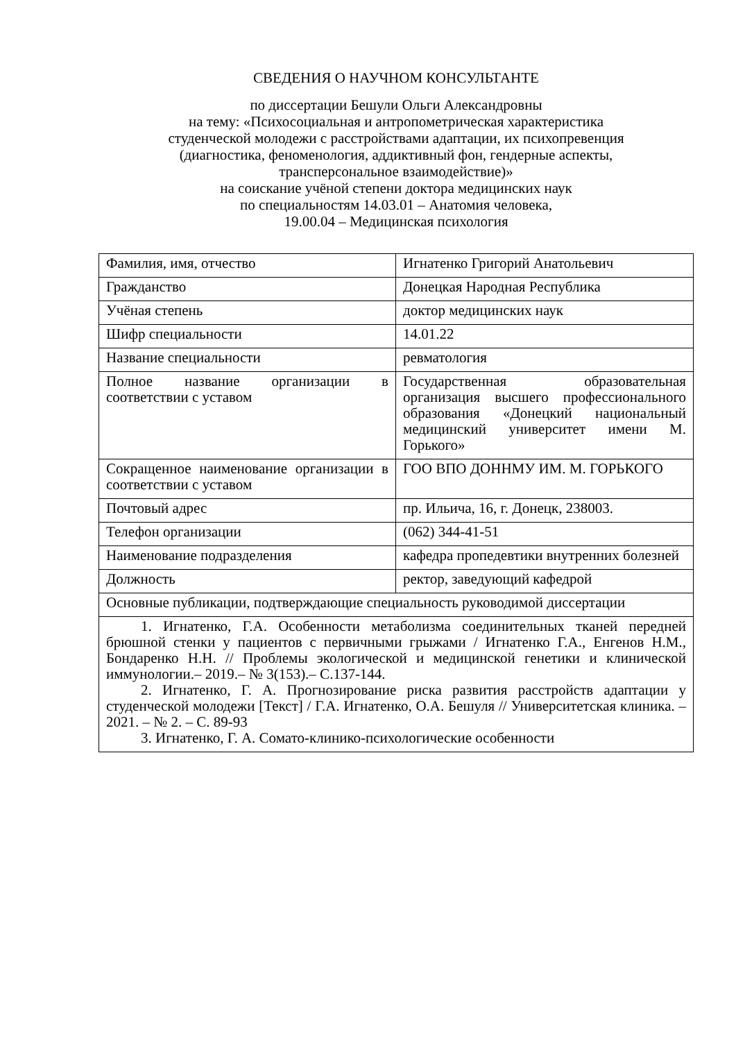СВЕДЕНИЯ О НАУЧНОМ КОНСУЛЬТАНТЕ
по диссертации Бешули Ольги Александровны
на тему: «Психосоциальная и антропометрическая характеристика
студенческой молодежи с расстройствами адаптации, их психопревенция
(диагностика, феноменология, аддиктивный фон, гендерные аспекты,
трансперсональное взаимодействие)»
на соискание учёной степени доктора медицинских наук
по специальностям 14.03.01 – Анатомия человека,
19.00.04 – Медицинская психология
| Фамилия, имя, отчество | Игнатенко Григорий Анатольевич |
| Гражданство | Донецкая Народная Республика |
| Учёная степень | доктор медицинских наук |
| Шифр специальности | 14.01.22 |
| Название специальности | ревматология |
| Полное название организации в соответствии с уставом | Государственная образовательная организация высшего профессионального образования «Донецкий национальный медицинский университет имени М. Горького» |
| Сокращенное наименование организации в соответствии с уставом | ГОО ВПО ДОННМУ ИМ. М. ГОРЬКОГО |
| Почтовый адрес | пр. Ильича, 16, г. Донецк, 238003. |
| Телефон организации | (062) 344-41-51 |
| Наименование подразделения | кафедра пропедевтики внутренних болезней |
| Должность | ректор, заведующий кафедрой |
| Основные публикации, подтверждающие специальность руководимой диссертации | |
| 1. Игнатенко, Г.А. Особенности метаболизма соединительных тканей передней брюшной стенки у пациентов с первичными грыжами / Игнатенко Г.А., Енгенов Н.М., Бондаренко Н.Н. // Проблемы экологической и медицинской генетики и клинической иммунологии.– 2019.– № 3(153).– С.137-144. 2. Игнатенко, Г. А. Прогнозирование риска развития расстройств адаптации у студенческой молодежи [Текст] / Г.А. Игнатенко, О.А. Бешуля // Университетская клиника. – 2021. – № 2. – С. 89-93 3. Игнатенко, Г. А. Сомато-клинико-психологические особенности | |